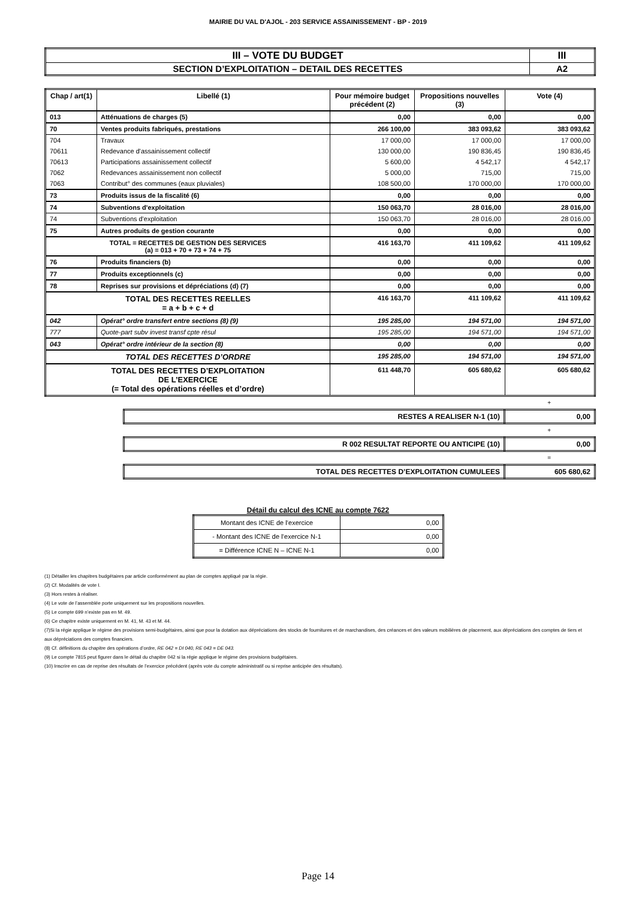MAIRIE DU VAL D'AJOL - 203 SERVICE ASSAINISSEMENT - BP - 2019
| III – VOTE DU BUDGET | III |
| SECTION D’EXPLOITATION – DETAIL DES RECETTES | A2 |
| Chap / art(1) | Libellé (1) | Pour mémoire budget précédent (2) | Propositions nouvelles (3) | Vote (4) |
| --- | --- | --- | --- | --- |
| 013 | Atténuations de charges (5) | 0,00 | 0,00 | 0,00 |
| 70 | Ventes produits fabriqués, prestations | 266 100,00 | 383 093,62 | 383 093,62 |
| 704 | Travaux | 17 000,00 | 17 000,00 | 17 000,00 |
| 70611 | Redevance d'assainissement collectif | 130 000,00 | 190 836,45 | 190 836,45 |
| 70613 | Participations assainissement collectif | 5 600,00 | 4 542,17 | 4 542,17 |
| 7062 | Redevances assainissement non collectif | 5 000,00 | 715,00 | 715,00 |
| 7063 | Contribut° des communes (eaux pluviales) | 108 500,00 | 170 000,00 | 170 000,00 |
| 73 | Produits issus de la fiscalité (6) | 0,00 | 0,00 | 0,00 |
| 74 | Subventions d'exploitation | 150 063,70 | 28 016,00 | 28 016,00 |
| 74 | Subventions d'exploitation | 150 063,70 | 28 016,00 | 28 016,00 |
| 75 | Autres produits de gestion courante | 0,00 | 0,00 | 0,00 |
| TOTAL = RECETTES DE GESTION DES SERVICES (a) = 013 + 70 + 73 + 74 + 75 | | 416 163,70 | 411 109,62 | 411 109,62 |
| 76 | Produits financiers (b) | 0,00 | 0,00 | 0,00 |
| 77 | Produits exceptionnels (c) | 0,00 | 0,00 | 0,00 |
| 78 | Reprises sur provisions et dépréciations (d) (7) | 0,00 | 0,00 | 0,00 |
| TOTAL DES RECETTES REELLES = a + b + c + d | | 416 163,70 | 411 109,62 | 411 109,62 |
| 042 | Opérat° ordre transfert entre sections (8) (9) | 195 285,00 | 194 571,00 | 194 571,00 |
| 777 | Quote-part subv invest transf cpte résul | 195 285,00 | 194 571,00 | 194 571,00 |
| 043 | Opérat° ordre intérieur de la section (8) | 0,00 | 0,00 | 0,00 |
| TOTAL DES RECETTES D’ORDRE | | 195 285,00 | 194 571,00 | 194 571,00 |
| TOTAL DES RECETTES D’EXPLOITATION DE L’EXERCICE (= Total des opérations réelles et d’ordre) | | 611 448,70 | 605 680,62 | 605 680,62 |
+
| RESTES A REALISER N-1 (10) | 0,00 |
+
| R 002 RESULTAT REPORTE OU ANTICIPE (10) | 0,00 |
=
| TOTAL DES RECETTES D’EXPLOITATION CUMULEES | 605 680,62 |
Détail du calcul des ICNE au compte 7622
| Montant des ICNE de l’exercice | 0,00 |
| - Montant des ICNE de l’exercice N-1 | 0,00 |
| = Différence ICNE N – ICNE N-1 | 0,00 |
(1) Détailler les chapitres budgétaires par article conformément au plan de comptes appliqué par la régie.
(2) Cf. Modalités de vote I.
(3) Hors restes à réaliser.
(4) Le vote de l’assemblée porte uniquement sur les propositions nouvelles.
(5) Le compte 699 n’existe pas en M. 49.
(6) Ce chapitre existe uniquement en M. 41, M. 43 et M. 44.
(7)Si la régie applique le régime des provisions semi-budgétaires, ainsi que pour la dotation aux dépréciations des stocks de fournitures et de marchandises, des créances et des valeurs mobilières de placement, aux dépréciations des comptes de tiers et aux dépréciations des comptes financiers.
(8) Cf. définitions du chapitre des opérations d’ordre, RE 042 = DI 040, RE 043 = DE 043.
(9) Le compte 7815 peut figurer dans le détail du chapitre 042 si la régie applique le régime des provisions budgétaires.
(10) Inscrire en cas de reprise des résultats de l’exercice précédent (après vote du compte administratif ou si reprise anticipée des résultats).
Page 14